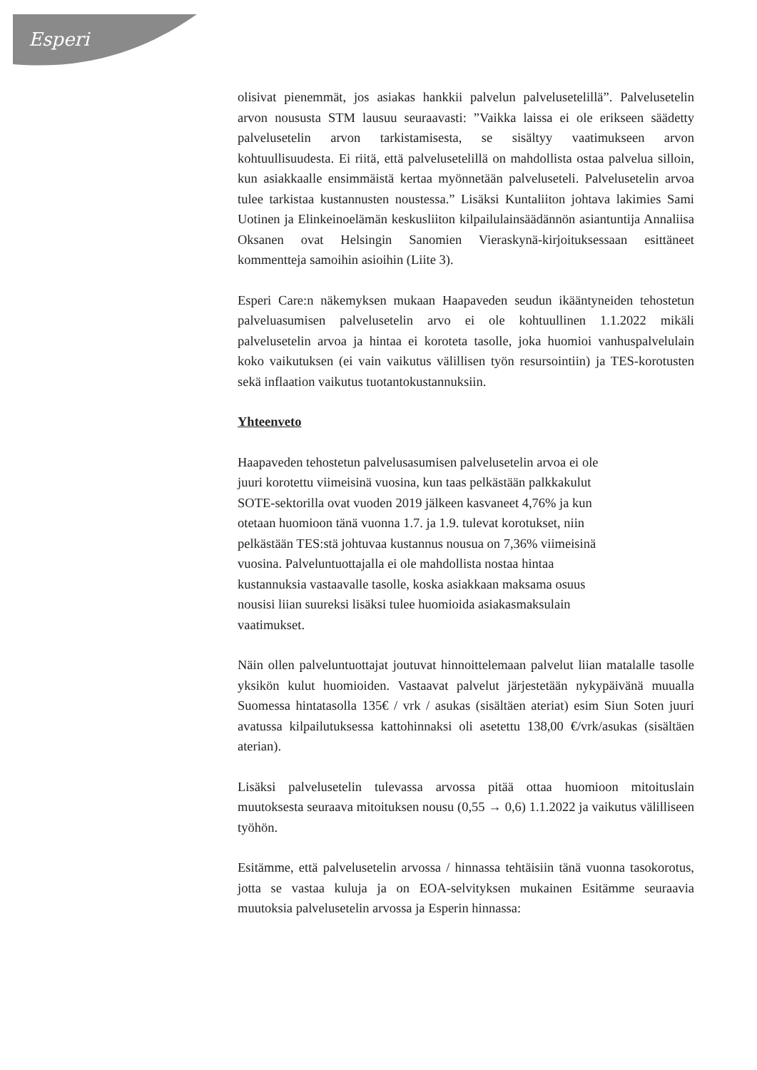Esperi
olisivat pienemmät, jos asiakas hankkii palvelun palvelusetelillä”. Palvelusetelin arvon noususta STM lausuu seuraavasti: ”Vaikka laissa ei ole erikseen säädetty palvelusetelin arvon tarkistamisesta, se sisältyy vaatimukseen arvon kohtuullisuudesta. Ei riitä, että palvelusetelillä on mahdollista ostaa palvelua silloin, kun asiakkaalle ensimmäistä kertaa myönnetään palveluseteli. Palvelusetelin arvoa tulee tarkistaa kustannusten noustessa.” Lisäksi Kuntaliiton johtava lakimies Sami Uotinen ja Elinkeinoelämän keskusliiton kilpailulainsäädännön asiantuntija Annaliisa Oksanen ovat Helsingin Sanomien Vieraskynä-kirjoituksessaan esittäneet kommentteja samoihin asioihin (Liite 3).
Esperi Care:n näkemyksen mukaan Haapaveden seudun ikääntyneiden tehostetun palveluasumisen palvelusetelin arvo ei ole kohtuullinen 1.1.2022 mikäli palvelusetelin arvoa ja hintaa ei koroteta tasolle, joka huomioi vanhuspalvelulain koko vaikutuksen (ei vain vaikutus välillisen työn resursointiin) ja TES-korotusten sekä inflaation vaikutus tuotantokustannuksiin.
Yhteenveto
Haapaveden tehostetun palvelusasumisen palvelusetelin arvoa ei ole
juuri korotettu viimeisinä vuosina, kun taas pelkästään palkkakulut
SOTE-sektorilla ovat vuoden 2019 jälkeen kasvaneet 4,76% ja kun
otetaan huomioon tänä vuonna 1.7. ja 1.9. tulevat korotukset, niin
pelkästään TES:stä johtuvaa kustannus nousua on 7,36% viimeisinä
vuosina. Palveluntuottajalla ei ole mahdollista nostaa hintaa
kustannuksia vastaavalle tasolle, koska asiakkaan maksama osuus
nousisi liian suureksi lisäksi tulee huomioida asiakasmaksulain
vaatimukset.
Näin ollen palveluntuottajat joutuvat hinnoittelemaan palvelut liian matalalle tasolle yksikön kulut huomioiden. Vastaavat palvelut järjestetään nykypäivänä muualla Suomessa hintatasolla 135€ / vrk / asukas (sisältäen ateriat) esim Siun Soten juuri avatussa kilpailutuksessa kattohinnaksi oli asetettu 138,00 €/vrk/asukas (sisältäen aterian).
Lisäksi palvelusetelin tulevassa arvossa pitää ottaa huomioon mitoituslain muutoksesta seuraava mitoituksen nousu (0,55 → 0,6) 1.1.2022 ja vaikutus välilliseen työhön.
Esitämme, että palvelusetelin arvossa / hinnassa tehtäisiin tänä vuonna tasokorotus, jotta se vastaa kuluja ja on EOA-selvityksen mukainen Esitämme seuraavia muutoksia palvelusetelin arvossa ja Esperin hinnassa: